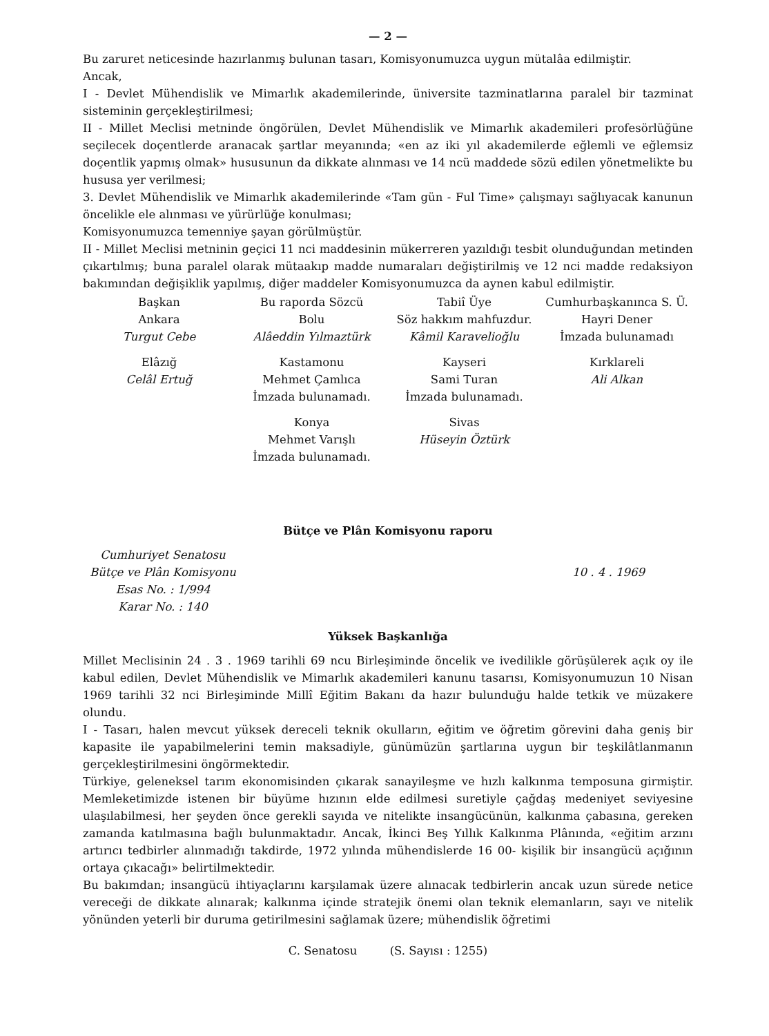— 2 —
Bu zaruret neticesinde hazırlanmış bulunan tasarı, Komisyonumuzca uygun mütalâa edilmiştir.
Ancak,
I - Devlet Mühendislik ve Mimarlık akademilerinde, üniversite tazminatlarına paralel bir tazminat sisteminin gerçekleştirilmesi;
II - Millet Meclisi metninde öngörülen, Devlet Mühendislik ve Mimarlık akademileri profesörlüğüne seçilecek doçentlerde aranacak şartlar meyanında; «en az iki yıl akademilerde eğlemli ve eğlemsiz doçentlik yapmış olmak» hususunun da dikkate alınması ve 14 ncü maddede sözü edilen yönetmelikte bu hususa yer verilmesi;
3. Devlet Mühendislik ve Mimarlık akademilerinde «Tam gün - Ful Time» çalışmayı sağlıyacak kanunun öncelikle ele alınması ve yürürlüğe konulması;
Komisyonumuzca temenniye şayan görülmüştür.
II - Millet Meclisi metninin geçici 11 nci maddesinin mükerreren yazıldığı tesbit olunduğundan metinden çıkartılmış; buna paralel olarak mütaakıp madde numaraları değiştirilmiş ve 12 nci madde redaksiyon bakımından değişiklik yapılmış, diğer maddeler Komisyonumuzca da aynen kabul edilmiştir.
Başkan
Ankara
Turgut Cebe
Bu raporda Sözcü
Bolu
Alâeddin Yılmaztürk
Tabiî Üye
Söz hakkım mahfuzdur.
Kâmil Karavelioğlu
Cumhurbaşkanınca S. Ü.
Hayri Dener
İmzada bulunamadı
Elâzığ
Celâl Ertuğ
Kastamonu
Mehmet Çamlıca
İmzada bulunamadı.
Kayseri
Sami Turan
İmzada bulunamadı.
Kırklareli
Ali Alkan
Konya
Mehmet Varışlı
İmzada bulunamadı.
Sivas
Hüseyin Öztürk
Bütçe ve Plân Komisyonu raporu
Cumhuriyet Senatosu
Bütçe ve Plân Komisyonu
Esas No. : 1/994
Karar No. : 140
10 . 4 . 1969
Yüksek Başkanlığa
Millet Meclisinin 24 . 3 . 1969 tarihli 69 ncu Birleşiminde öncelik ve ivedilikle görüşülerek açık oy ile kabul edilen, Devlet Mühendislik ve Mimarlık akademileri kanunu tasarısı, Komisyonumuzun 10 Nisan 1969 tarihli 32 nci Birleşiminde Millî Eğitim Bakanı da hazır bulunduğu halde tetkik ve müzakere olundu.
I - Tasarı, halen mevcut yüksek dereceli teknik okulların, eğitim ve öğretim görevini daha geniş bir kapasite ile yapabilmelerini temin maksadiyle, günümüzün şartlarına uygun bir teşkilâtlanmanın gerçekleştirilmesini öngörmektedir.
Türkiye, geleneksel tarım ekonomisinden çıkarak sanayileşme ve hızlı kalkınma temposuna girmiştir. Memleketimizde istenen bir büyüme hızının elde edilmesi suretiyle çağdaş medeniyet seviyesine ulaşılabilmesi, her şeyden önce gerekli sayıda ve nitelikte insangücünün, kalkınma çabasına, gereken zamanda katılmasına bağlı bulunmaktadır. Ancak, İkinci Beş Yıllık Kalkınma Plânında, «eğitim arzını artırıcı tedbirler alınmadığı takdirde, 1972 yılında mühendislerde 16 00- kişilik bir insangücü açığının ortaya çıkacağı» belirtilmektedir.
Bu bakımdan; insangücü ihtiyaçlarını karşılamak üzere alınacak tedbirlerin ancak uzun sürede netice vereceği de dikkate alınarak; kalkınma içinde stratejik önemi olan teknik elemanların, sayı ve nitelik yönünden yeterli bir duruma getirilmesini sağlamak üzere; mühendislik öğretimi
C. Senatosu (S. Sayısı : 1255)